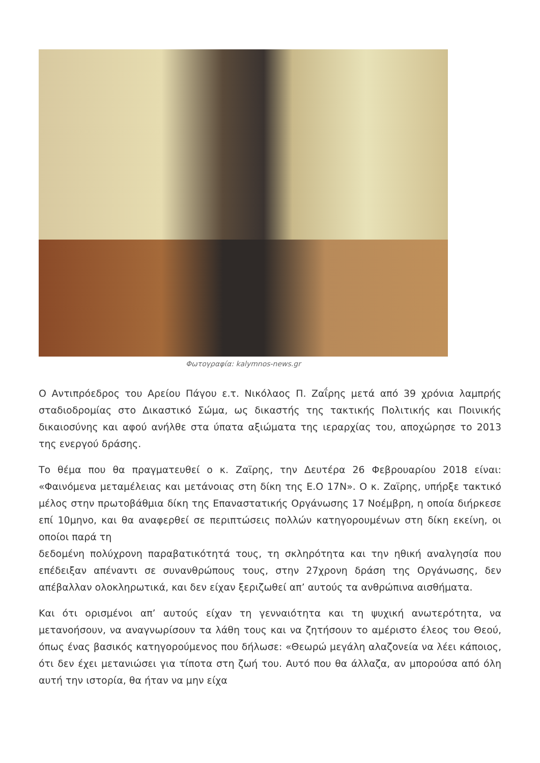Φωτογραφία: kalymnos-news.gr
Ο Αντιπρόεδρος του Αρείου Πάγου ε.τ. Νικόλαος Π. Ζαΐρης μετά από 39 χρόνια λαμπρής σταδιοδρομίας στο Δικαστικό Σώμα, ως δικαστής της τακτικής Πολιτικής και Ποινικής δικαιοσύνης και αφού ανήλθε στα ύπατα αξιώματα της ιεραρχίας του, αποχώρησε το 2013 της ενεργού δράσης.
Το θέμα που θα πραγματευθεί ο κ. Ζαϊρης, την Δευτέρα 26 Φεβρουαρίου 2018 είναι: «Φαινόμενα μεταμέλειας και μετάνοιας στη δίκη της Ε.Ο 17Ν». Ο κ. Ζαϊρης, υπήρξε τακτικό μέλος στην πρωτοβάθμια δίκη της Επαναστατικής Οργάνωσης 17 Νοέμβρη, η οποία διήρκεσε επί 10μηνο, και θα αναφερθεί σε περιπτώσεις πολλών κατηγορουμένων στη δίκη εκείνη, οι οποίοι παρά τη
δεδομένη πολύχρονη παραβατικότητά τους, τη σκληρότητα και την ηθική αναλγησία που επέδειξαν απέναντι σε συνανθρώπους τους, στην 27χρονη δράση της Οργάνωσης, δεν απέβαλλαν ολοκληρωτικά, και δεν είχαν ξεριζωθεί απ’ αυτούς τα ανθρώπινα αισθήματα.
Και ότι ορισμένοι απ’ αυτούς είχαν τη γενναιότητα και τη ψυχική ανωτερότητα, να μετανοήσουν, να αναγνωρίσουν τα λάθη τους και να ζητήσουν το αμέριστο έλεος του Θεού, όπως ένας βασικός κατηγορούμενος που δήλωσε: «Θεωρώ μεγάλη αλαζονεία να λέει κάποιος, ότι δεν έχει μετανιώσει για τίποτα στη ζωή του. Αυτό που θα άλλαζα, αν μπορούσα από όλη αυτή την ιστορία, θα ήταν να μην είχα